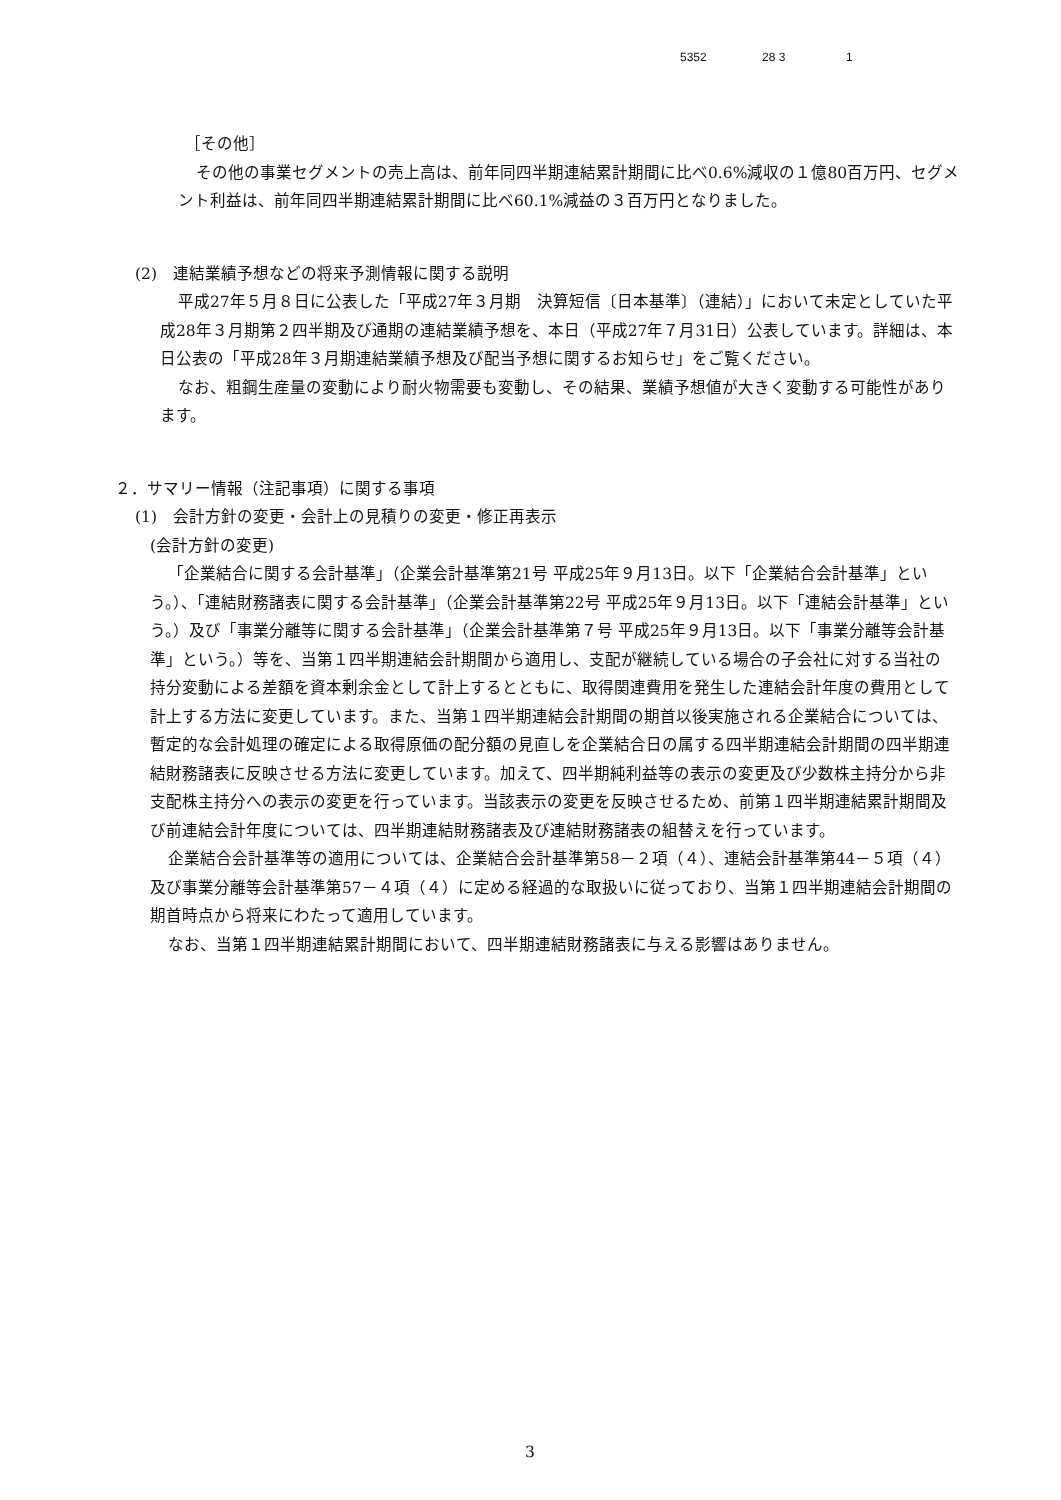5352 28 3 1
［その他］
その他の事業セグメントの売上高は、前年同四半期連結累計期間に比べ0.6%減収の１億80百万円、セグメント利益は、前年同四半期連結累計期間に比べ60.1%減益の３百万円となりました。
(2)　連結業績予想などの将来予測情報に関する説明
平成27年５月８日に公表した「平成27年３月期　決算短信〔日本基準〕（連結）」において未定としていた平成28年３月期第２四半期及び通期の連結業績予想を、本日（平成27年７月31日）公表しています。詳細は、本日公表の「平成28年３月期連結業績予想及び配当予想に関するお知らせ」をご覧ください。
なお、粗鋼生産量の変動により耐火物需要も変動し、その結果、業績予想値が大きく変動する可能性があります。
２．サマリー情報（注記事項）に関する事項
(1)　会計方針の変更・会計上の見積りの変更・修正再表示
(会計方針の変更)
「企業結合に関する会計基準」（企業会計基準第21号 平成25年９月13日。以下「企業結合会計基準」という。）、「連結財務諸表に関する会計基準」（企業会計基準第22号 平成25年９月13日。以下「連結会計基準」という。）及び「事業分離等に関する会計基準」（企業会計基準第７号 平成25年９月13日。以下「事業分離等会計基準」という。）等を、当第１四半期連結会計期間から適用し、支配が継続している場合の子会社に対する当社の持分変動による差額を資本剰余金として計上するとともに、取得関連費用を発生した連結会計年度の費用として計上する方法に変更しています。また、当第１四半期連結会計期間の期首以後実施される企業結合については、暫定的な会計処理の確定による取得原価の配分額の見直しを企業結合日の属する四半期連結会計期間の四半期連結財務諸表に反映させる方法に変更しています。加えて、四半期純利益等の表示の変更及び少数株主持分から非支配株主持分への表示の変更を行っています。当該表示の変更を反映させるため、前第１四半期連結累計期間及び前連結会計年度については、四半期連結財務諸表及び連結財務諸表の組替えを行っています。
企業結合会計基準等の適用については、企業結合会計基準第58－２項（４）、連結会計基準第44－５項（４）及び事業分離等会計基準第57－４項（４）に定める経過的な取扱いに従っており、当第１四半期連結会計期間の期首時点から将来にわたって適用しています。
なお、当第１四半期連結累計期間において、四半期連結財務諸表に与える影響はありません。
3